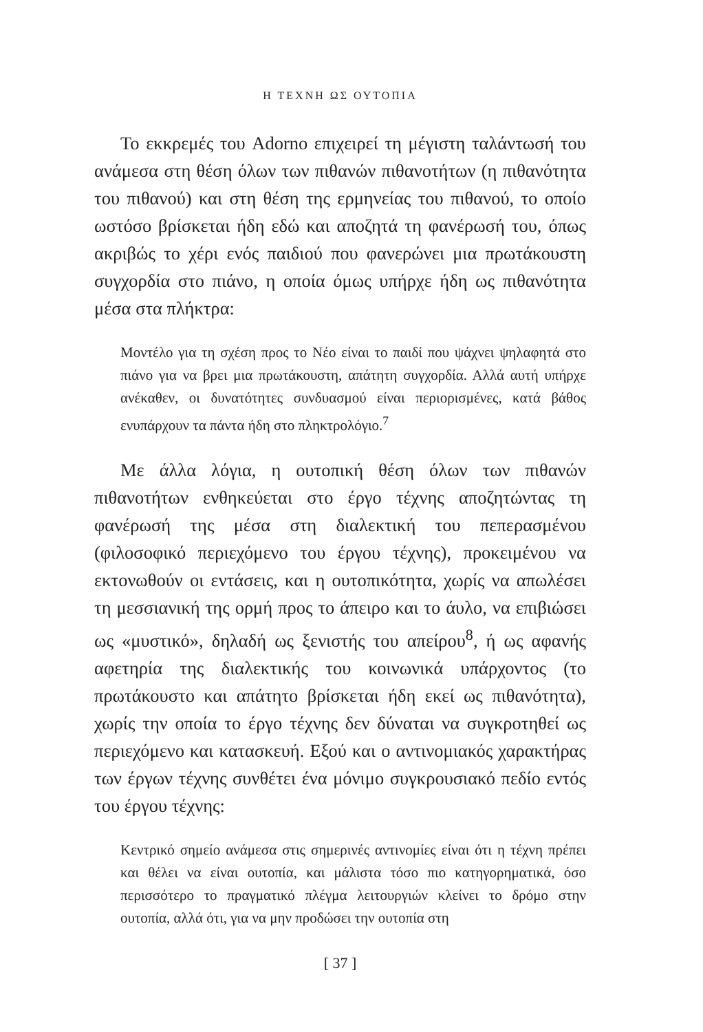Η ΤΕΧΝΗ ΩΣ ΟΥΤΟΠΙΑ
Το εκκρεμές του Adorno επιχειρεί τη μέγιστη ταλάντωσή του ανάμεσα στη θέση όλων των πιθανών πιθανοτήτων (η πιθανότητα του πιθανού) και στη θέση της ερμηνείας του πιθανού, το οποίο ωστόσο βρίσκεται ήδη εδώ και αποζητά τη φανέρωσή του, όπως ακριβώς το χέρι ενός παιδιού που φανερώνει μια πρωτάκουστη συγχορδία στο πιάνο, η οποία όμως υπήρχε ήδη ως πιθανότητα μέσα στα πλήκτρα:
Μοντέλο για τη σχέση προς το Νέο είναι το παιδί που ψάχνει ψηλαφητά στο πιάνο για να βρει μια πρωτάκουστη, απάτητη συγχορδία. Αλλά αυτή υπήρχε ανέκαθεν, οι δυνατότητες συνδυασμού είναι περιορισμένες, κατά βάθος ενυπάρχουν τα πάντα ήδη στο πληκτρολόγιο.<sup>7</sup>
Με άλλα λόγια, η ουτοπική θέση όλων των πιθανών πιθανοτήτων ενθηκεύεται στο έργο τέχνης αποζητώντας τη φανέρωσή της μέσα στη διαλεκτική του πεπερασμένου (φιλοσοφικό περιεχόμενο του έργου τέχνης), προκειμένου να εκτονωθούν οι εντάσεις, και η ουτοπικότητα, χωρίς να απωλέσει τη μεσσιανική της ορμή προς το άπειρο και το άυλο, να επιβιώσει ως «μυστικό», δηλαδή ως ξενιστής του απείρου<sup>8</sup>, ή ως αφανής αφετηρία της διαλεκτικής του κοινωνικά υπάρχοντος (το πρωτάκουστο και απάτητο βρίσκεται ήδη εκεί ως πιθανότητα), χωρίς την οποία το έργο τέχνης δεν δύναται να συγκροτηθεί ως περιεχόμενο και κατασκευή. Εξού και ο αντινομιακός χαρακτήρας των έργων τέχνης συνθέτει ένα μόνιμο συγκρουσιακό πεδίο εντός του έργου τέχνης:
Κεντρικό σημείο ανάμεσα στις σημερινές αντινομίες είναι ότι η τέχνη πρέπει και θέλει να είναι ουτοπία, και μάλιστα τόσο πιο κατηγορηματικά, όσο περισσότερο το πραγματικό πλέγμα λειτουργιών κλείνει το δρόμο στην ουτοπία, αλλά ότι, για να μην προδώσει την ουτοπία στη
[ 37 ]